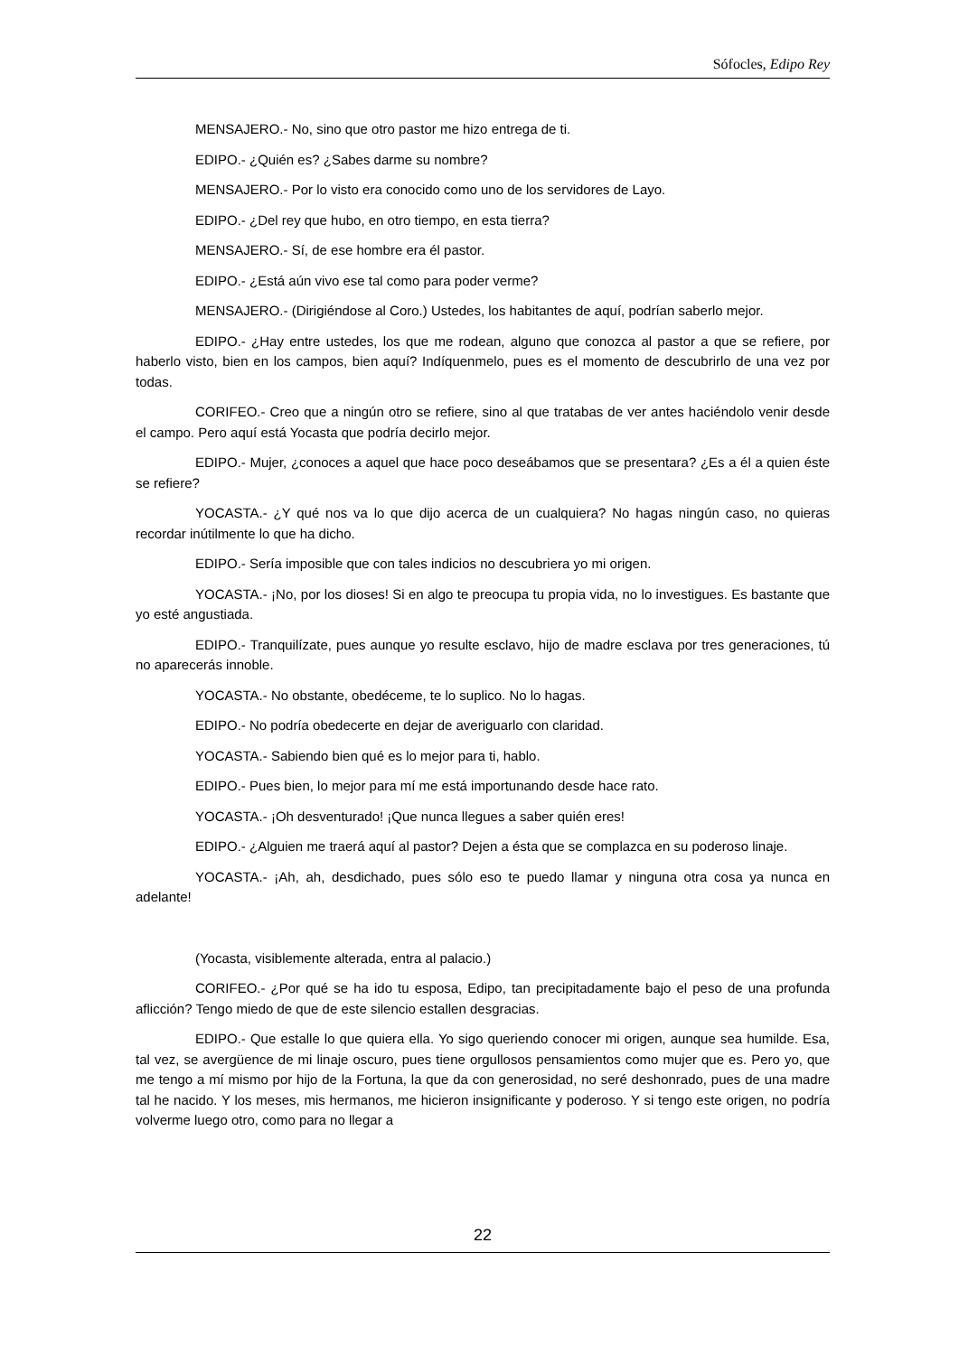Sófocles, Edipo Rey
MENSAJERO.- No, sino que otro pastor me hizo entrega de ti.
EDIPO.- ¿Quién es? ¿Sabes darme su nombre?
MENSAJERO.- Por lo visto era conocido como uno de los servidores de Layo.
EDIPO.- ¿Del rey que hubo, en otro tiempo, en esta tierra?
MENSAJERO.- Sí, de ese hombre era él pastor.
EDIPO.- ¿Está aún vivo ese tal como para poder verme?
MENSAJERO.- (Dirigiéndose al Coro.) Ustedes, los habitantes de aquí, podrían saberlo mejor.
EDIPO.- ¿Hay entre ustedes, los que me rodean, alguno que conozca al pastor a que se refiere, por haberlo visto, bien en los campos, bien aquí? Indíquenmelo, pues es el momento de descubrirlo de una vez por todas.
CORIFEO.- Creo que a ningún otro se refiere, sino al que tratabas de ver antes haciéndolo venir desde el campo. Pero aquí está Yocasta que podría decirlo mejor.
EDIPO.- Mujer, ¿conoces a aquel que hace poco deseábamos que se presentara? ¿Es a él a quien éste se refiere?
YOCASTA.- ¿Y qué nos va lo que dijo acerca de un cualquiera? No hagas ningún caso, no quieras recordar inútilmente lo que ha dicho.
EDIPO.- Sería imposible que con tales indicios no descubriera yo mi origen.
YOCASTA.- ¡No, por los dioses! Si en algo te preocupa tu propia vida, no lo investigues. Es bastante que yo esté angustiada.
EDIPO.- Tranquilízate, pues aunque yo resulte esclavo, hijo de madre esclava por tres generaciones, tú no aparecerás innoble.
YOCASTA.- No obstante, obedéceme, te lo suplico. No lo hagas.
EDIPO.- No podría obedecerte en dejar de averiguarlo con claridad.
YOCASTA.- Sabiendo bien qué es lo mejor para ti, hablo.
EDIPO.- Pues bien, lo mejor para mí me está importunando desde hace rato.
YOCASTA.- ¡Oh desventurado! ¡Que nunca llegues a saber quién eres!
EDIPO.- ¿Alguien me traerá aquí al pastor? Dejen a ésta que se complazca en su poderoso linaje.
YOCASTA.- ¡Ah, ah, desdichado, pues sólo eso te puedo llamar y ninguna otra cosa ya nunca en adelante!
(Yocasta, visiblemente alterada, entra al palacio.)
CORIFEO.- ¿Por qué se ha ido tu esposa, Edipo, tan precipitadamente bajo el peso de una profunda aflicción? Tengo miedo de que de este silencio estallen desgracias.
EDIPO.- Que estalle lo que quiera ella. Yo sigo queriendo conocer mi origen, aunque sea humilde. Esa, tal vez, se avergüence de mi linaje oscuro, pues tiene orgullosos pensamientos como mujer que es. Pero yo, que me tengo a mí mismo por hijo de la Fortuna, la que da con generosidad, no seré deshonrado, pues de una madre tal he nacido. Y los meses, mis hermanos, me hicieron insignificante y poderoso. Y si tengo este origen, no podría volverme luego otro, como para no llegar a
22